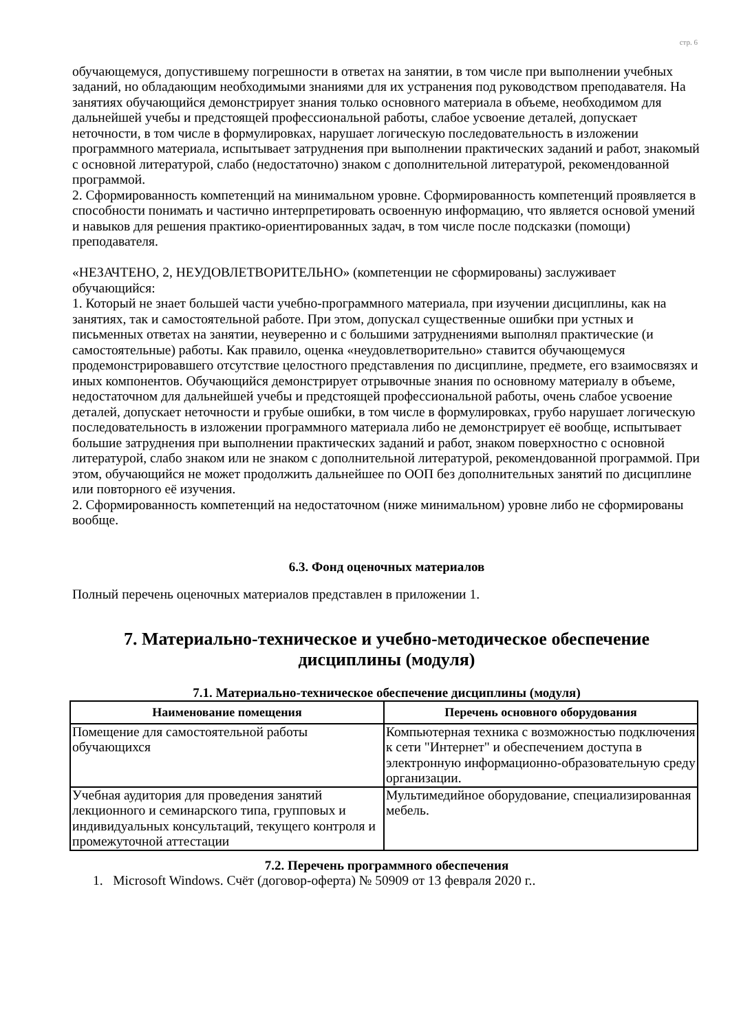стр. 6
обучающемуся, допустившему погрешности в ответах на занятии, в том числе при выполнении учебных заданий, но обладающим необходимыми знаниями для их устранения под руководством преподавателя. На занятиях обучающийся демонстрирует знания только основного материала в объеме, необходимом для дальнейшей учебы и предстоящей профессиональной работы, слабое усвоение деталей, допускает неточности, в том числе в формулировках, нарушает логическую последовательность в изложении программного материала, испытывает затруднения при выполнении практических заданий и работ, знакомый с основной литературой, слабо (недостаточно) знаком с дополнительной литературой, рекомендованной программой.
2. Сформированность компетенций на минимальном уровне. Сформированность компетенций проявляется в способности понимать и частично интерпретировать освоенную информацию, что является основой умений и навыков для решения практико-ориентированных задач, в том числе после подсказки (помощи) преподавателя.
«НЕЗАЧТЕНО, 2, НЕУДОВЛЕТВОРИТЕЛЬНО» (компетенции не сформированы) заслуживает обучающийся:
1. Который не знает большей части учебно-программного материала, при изучении дисциплины, как на занятиях, так и самостоятельной работе. При этом, допускал существенные ошибки при устных и письменных ответах на занятии, неуверенно и с большими затруднениями выполнял практические (и самостоятельные) работы. Как правило, оценка «неудовлетворительно» ставится обучающемуся продемонстрировавшего отсутствие целостного представления по дисциплине, предмете, его взаимосвязях и иных компонентов. Обучающийся демонстрирует отрывочные знания по основному материалу в объеме, недостаточном для дальнейшей учебы и предстоящей профессиональной работы, очень слабое усвоение деталей, допускает неточности и грубые ошибки, в том числе в формулировках, грубо нарушает логическую последовательность в изложении программного материала либо не демонстрирует её вообще, испытывает большие затруднения при выполнении практических заданий и работ, знаком поверхностно с основной литературой, слабо знаком или не знаком с дополнительной литературой, рекомендованной программой. При этом, обучающийся не может продолжить дальнейшее по ООП без дополнительных занятий по дисциплине или повторного её изучения.
2. Сформированность компетенций на недостаточном (ниже минимальном) уровне либо не сформированы вообще.
6.3. Фонд оценочных материалов
Полный перечень оценочных материалов представлен в приложении 1.
7. Материально-техническое и учебно-методическое обеспечение дисциплины (модуля)
7.1. Материально-техническое обеспечение дисциплины (модуля)
| Наименование помещения | Перечень основного оборудования |
| --- | --- |
| Помещение для самостоятельной работы обучающихся | Компьютерная техника с возможностью подключения к сети "Интернет" и обеспечением доступа в электронную информационно-образовательную среду организации. |
| Учебная аудитория для проведения занятий лекционного и семинарского типа, групповых и индивидуальных консультаций, текущего контроля и промежуточной аттестации | Мультимедийное оборудование, специализированная мебель. |
7.2. Перечень программного обеспечения
1. Microsoft Windows. Счёт (договор-оферта) № 50909 от 13 февраля 2020 г..